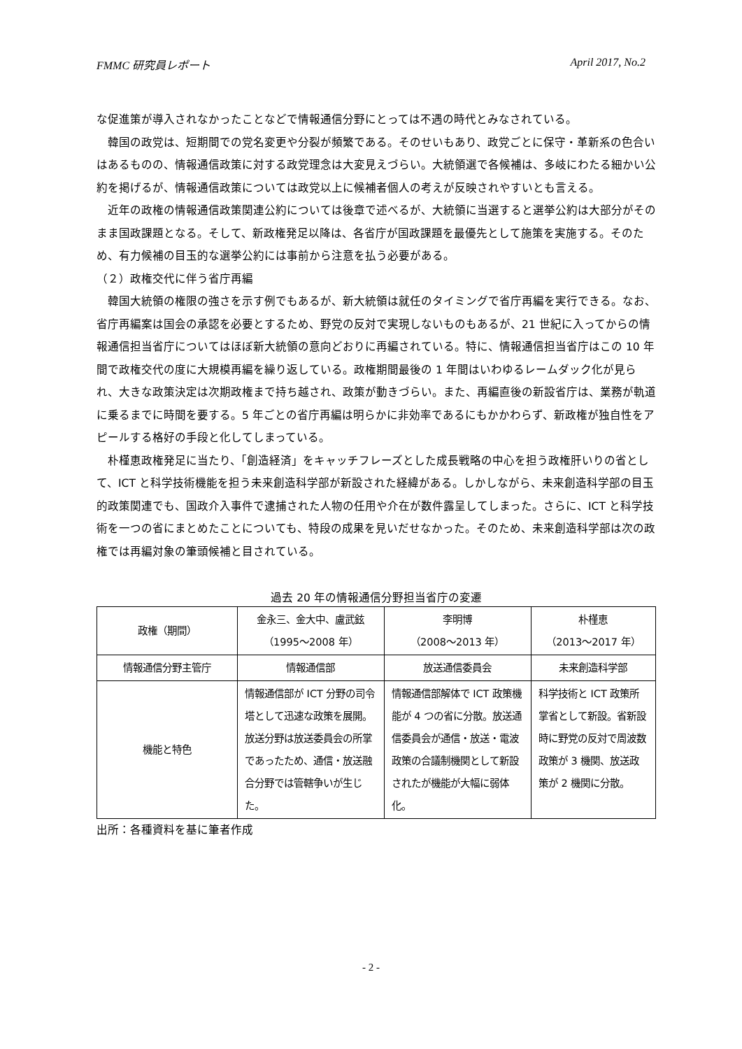FMMC 研究員レポート April 2017, No.2
な促進策が導入されなかったことなどで情報通信分野にとっては不遇の時代とみなされている。
韓国の政党は、短期間での党名変更や分裂が頻繁である。そのせいもあり、政党ごとに保守・革新系の色合いはあるものの、情報通信政策に対する政党理念は大変見えづらい。大統領選で各候補は、多岐にわたる細かい公約を掲げるが、情報通信政策については政党以上に候補者個人の考えが反映されやすいとも言える。
近年の政権の情報通信政策関連公約については後章で述べるが、大統領に当選すると選挙公約は大部分がそのまま国政課題となる。そして、新政権発足以降は、各省庁が国政課題を最優先として施策を実施する。そのため、有力候補の目玉的な選挙公約には事前から注意を払う必要がある。
（２）政権交代に伴う省庁再編
韓国大統領の権限の強さを示す例でもあるが、新大統領は就任のタイミングで省庁再編を実行できる。なお、省庁再編案は国会の承認を必要とするため、野党の反対で実現しないものもあるが、21 世紀に入ってからの情報通信担当省庁についてはほぼ新大統領の意向どおりに再編されている。特に、情報通信担当省庁はこの 10 年間で政権交代の度に大規模再編を繰り返している。政権期間最後の 1 年間はいわゆるレームダック化が見られ、大きな政策決定は次期政権まで持ち越され、政策が動きづらい。また、再編直後の新設省庁は、業務が軌道に乗るまでに時間を要する。5 年ごとの省庁再編は明らかに非効率であるにもかかわらず、新政権が独自性をアピールする格好の手段と化してしまっている。
朴槿恵政権発足に当たり、「創造経済」をキャッチフレーズとした成長戦略の中心を担う政権肝いりの省として、ICT と科学技術機能を担う未来創造科学部が新設された経緯がある。しかしながら、未来創造科学部の目玉的政策関連でも、国政介入事件で逮捕された人物の任用や介在が数件露呈してしまった。さらに、ICT と科学技術を一つの省にまとめたことについても、特段の成果を見いだせなかった。そのため、未来創造科学部は次の政権では再編対象の筆頭候補と目されている。
過去 20 年の情報通信分野担当省庁の変遷
| 政権（期間） | 金永三、金大中、盧武鉉 （1995～2008 年） | 李明博 （2008～2013 年） | 朴槿恵 （2013～2017 年） |
| 情報通信分野主管庁 | 情報通信部 | 放送通信委員会 | 未来創造科学部 |
| 機能と特色 | 情報通信部が ICT 分野の司令塔として迅速な政策を展開。放送分野は放送委員会の所掌であったため、通信・放送融合分野では管轄争いが生じた。 | 情報通信部解体で ICT 政策機能が 4 つの省に分散。放送通信委員会が通信・放送・電波政策の合議制機関として新設されたが機能が大幅に弱体化。 | 科学技術と ICT 政策所掌省として新設。省新設時に野党の反対で周波数政策が 3 機関、放送政策が 2 機関に分散。 |
出所：各種資料を基に筆者作成
- 2 -